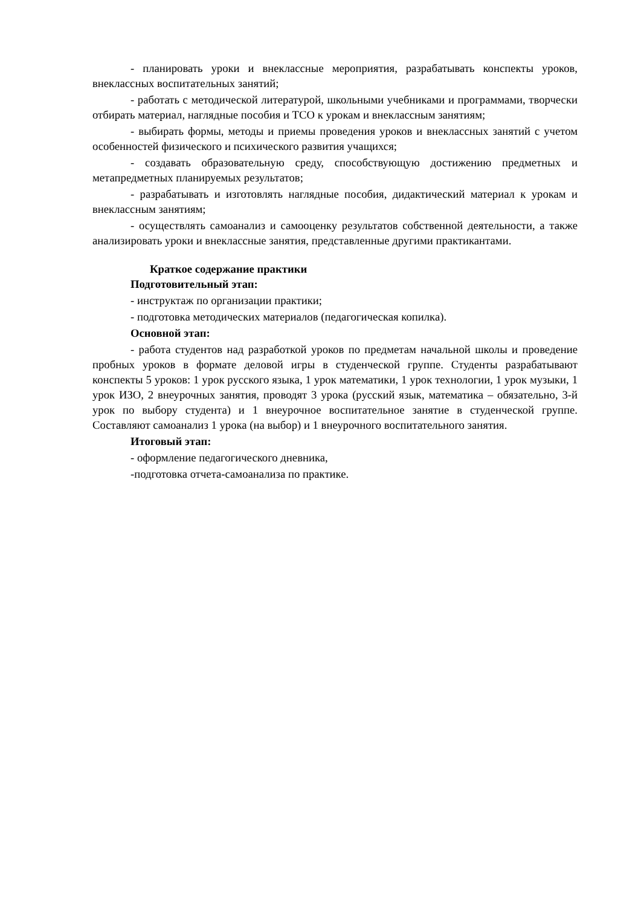- планировать уроки и внеклассные мероприятия, разрабатывать конспекты уроков, внеклассных воспитательных занятий;
- работать с методической литературой, школьными учебниками и программами, творчески отбирать материал, наглядные пособия и ТСО к урокам и внеклассным занятиям;
- выбирать формы, методы и приемы проведения уроков и внеклассных занятий с учетом особенностей физического и психического развития учащихся;
- создавать образовательную среду, способствующую достижению предметных и метапредметных планируемых результатов;
- разрабатывать и изготовлять наглядные пособия, дидактический материал к урокам и внеклассным занятиям;
- осуществлять самоанализ и самооценку результатов собственной деятельности, а также анализировать уроки и внеклассные занятия, представленные другими практикантами.
Краткое содержание практики
Подготовительный этап:
- инструктаж по организации практики;
- подготовка методических материалов (педагогическая копилка).
Основной этап:
- работа студентов над разработкой уроков по предметам начальной школы и проведение пробных уроков в формате деловой игры в студенческой группе. Студенты разрабатывают конспекты 5 уроков: 1 урок русского языка, 1 урок математики, 1 урок технологии, 1 урок музыки, 1 урок ИЗО, 2 внеурочных занятия, проводят 3 урока (русский язык, математика – обязательно, 3-й урок по выбору студента) и 1 внеурочное воспитательное занятие в студенческой группе. Составляют самоанализ 1 урока (на выбор) и 1 внеурочного воспитательного занятия.
Итоговый этап:
- оформление педагогического дневника,
-подготовка отчета-самоанализа по практике.